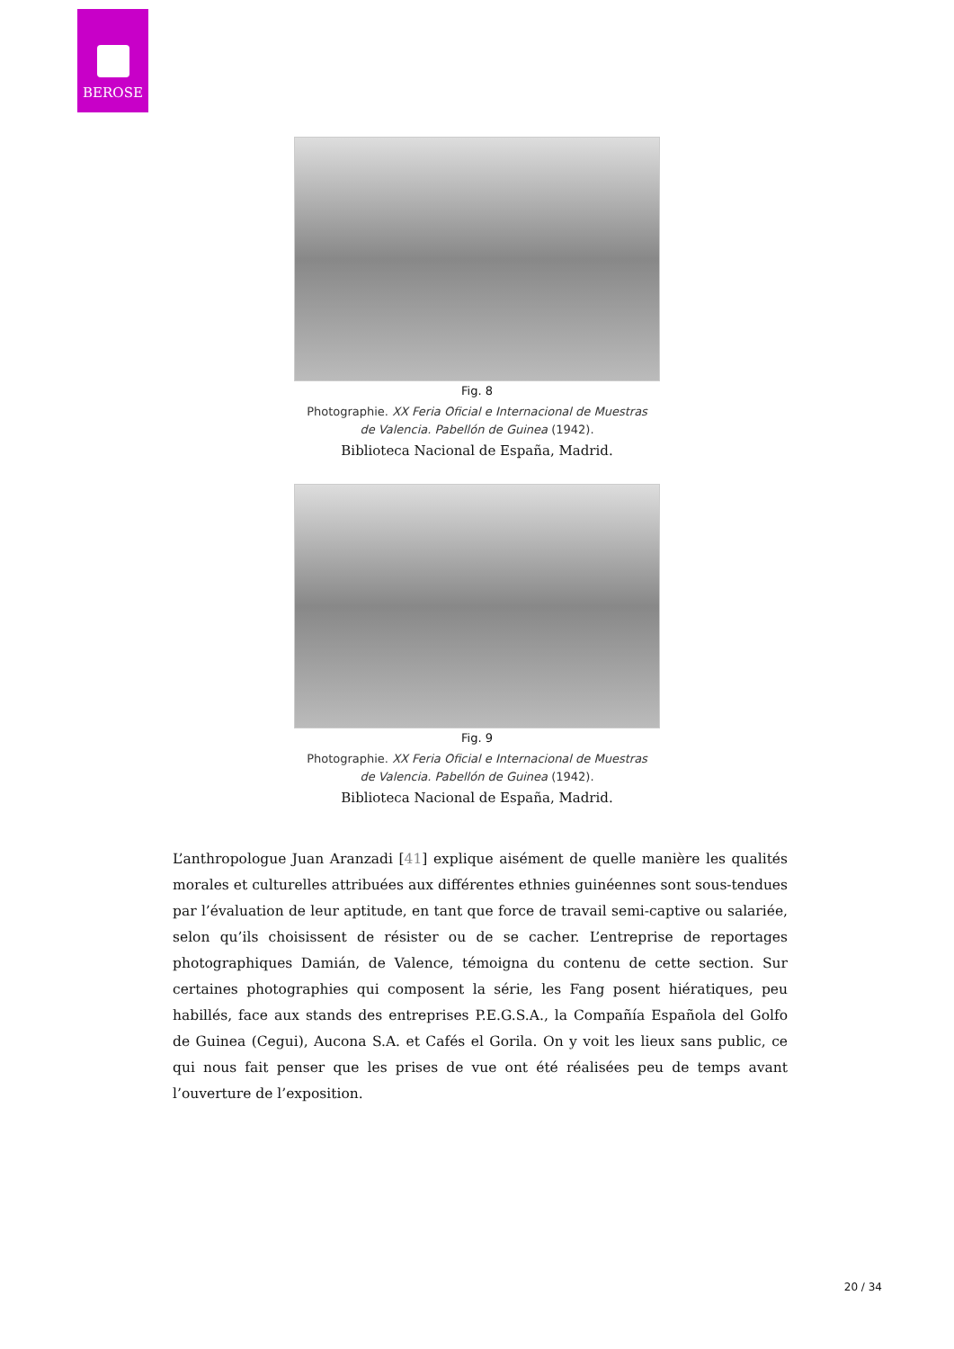BEROSE
Fig. 8
Photographie. XX Feria Oficial e Internacional de Muestras
de Valencia. Pabellón de Guinea (1942).
Biblioteca Nacional de España, Madrid.
Fig. 9
Photographie. XX Feria Oficial e Internacional de Muestras
de Valencia. Pabellón de Guinea (1942).
Biblioteca Nacional de España, Madrid.
L’anthropologue Juan Aranzadi [41] explique aisément de quelle manière les qualités morales et culturelles attribuées aux différentes ethnies guinéennes sont sous-tendues par l’évaluation de leur aptitude, en tant que force de travail semi-captive ou salariée, selon qu’ils choisissent de résister ou de se cacher. L’entreprise de reportages photographiques Damián, de Valence, témoigna du contenu de cette section. Sur certaines photographies qui composent la série, les Fang posent hiératiques, peu habillés, face aux stands des entreprises P.E.G.S.A., la Compañía Española del Golfo de Guinea (Cegui), Aucona S.A. et Cafés el Gorila. On y voit les lieux sans public, ce qui nous fait penser que les prises de vue ont été réalisées peu de temps avant l’ouverture de l’exposition.
20 / 34